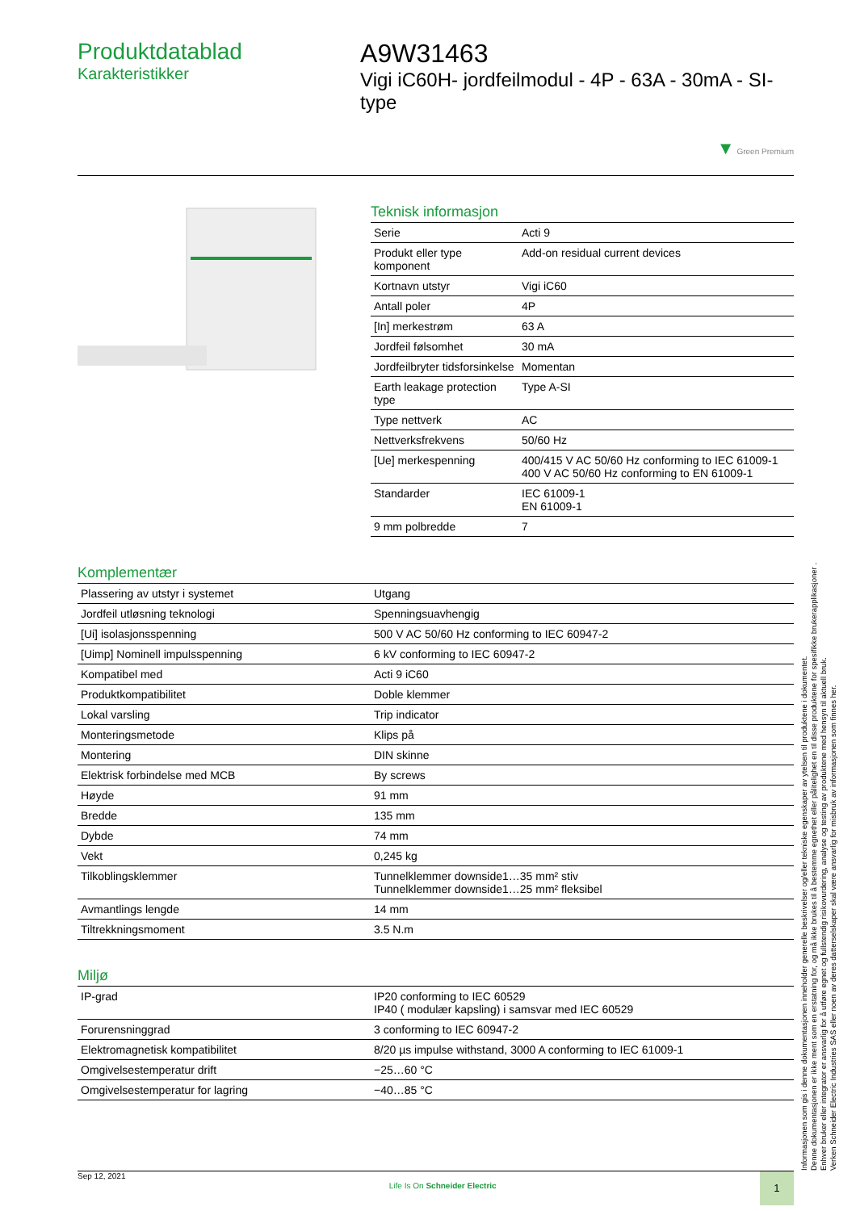Produktdatablad
Karakteristikker
A9W31463
Vigi iC60H- jordfeilmodul - 4P - 63A - 30mA - SI-type
▼ Green Premium
Teknisk informasjon
| Serie | Acti 9 |
| Produkt eller type komponent | Add-on residual current devices |
| Kortnavn utstyr | Vigi iC60 |
| Antall poler | 4P |
| [In] merkestrøm | 63 A |
| Jordfeil følsomhet | 30 mA |
| Jordfeilbryter tidsforsinkelse | Momentan |
| Earth leakage protection type | Type A-SI |
| Type nettverk | AC |
| Nettverksfrekvens | 50/60 Hz |
| [Ue] merkespenning | 400/415 V AC 50/60 Hz conforming to IEC 61009-1 400 V AC 50/60 Hz conforming to EN 61009-1 |
| Standarder | IEC 61009-1 EN 61009-1 |
| 9 mm polbredde | 7 |
Komplementær
| Plassering av utstyr i systemet | Utgang |
| Jordfeil utløsning teknologi | Spenningsuavhengig |
| [Ui] isolasjonsspenning | 500 V AC 50/60 Hz conforming to IEC 60947-2 |
| [Uimp] Nominell impulsspenning | 6 kV conforming to IEC 60947-2 |
| Kompatibel med | Acti 9 iC60 |
| Produktkompatibilitet | Doble klemmer |
| Lokal varsling | Trip indicator |
| Monteringsmetode | Klips på |
| Montering | DIN skinne |
| Elektrisk forbindelse med MCB | By screws |
| Høyde | 91 mm |
| Bredde | 135 mm |
| Dybde | 74 mm |
| Vekt | 0,245 kg |
| Tilkoblingsklemmer | Tunnelklemmer downside1…35 mm² stiv Tunnelklemmer downside1…25 mm² fleksibel |
| Avmantlings lengde | 14 mm |
| Tiltrekkningsmoment | 3.5 N.m |
Miljø
| IP-grad | IP20 conforming to IEC 60529 IP40 ( modulær kapsling) i samsvar med IEC 60529 |
| Forurensninggrad | 3 conforming to IEC 60947-2 |
| Elektromagnetisk kompatibilitet | 8/20 µs impulse withstand, 3000 A conforming to IEC 61009-1 |
| Omgivelsestemperatur drift | −25…60 °C |
| Omgivelsestemperatur for lagring | −40…85 °C |
Informasjonen som gis i denne dokumentasjonen inneholder generelle beskrivelser og/eller tekniske egenskaper av ytelsen til produktene i dokumentet.
Denne dokumentasjonen er ikke ment som en erstatning for, og må ikke brukes til å bestemme egnethet eller pålitelighet en til disse produktene for spesifikke brukerapplikasjoner .
Enhver bruker eller integrator er ansvarlig for å utføre egnet og fullstendig risikovurdering, analyse og testing av produktene med hensyn til aktuell bruk.
Verken Schneider Electric Industries SAS eller noen av deres datterselskaper skal være ansvarlig for misbruk av informasjonen som finnes her.
Sep 12, 2021 Life Is On Schneider Electric 1